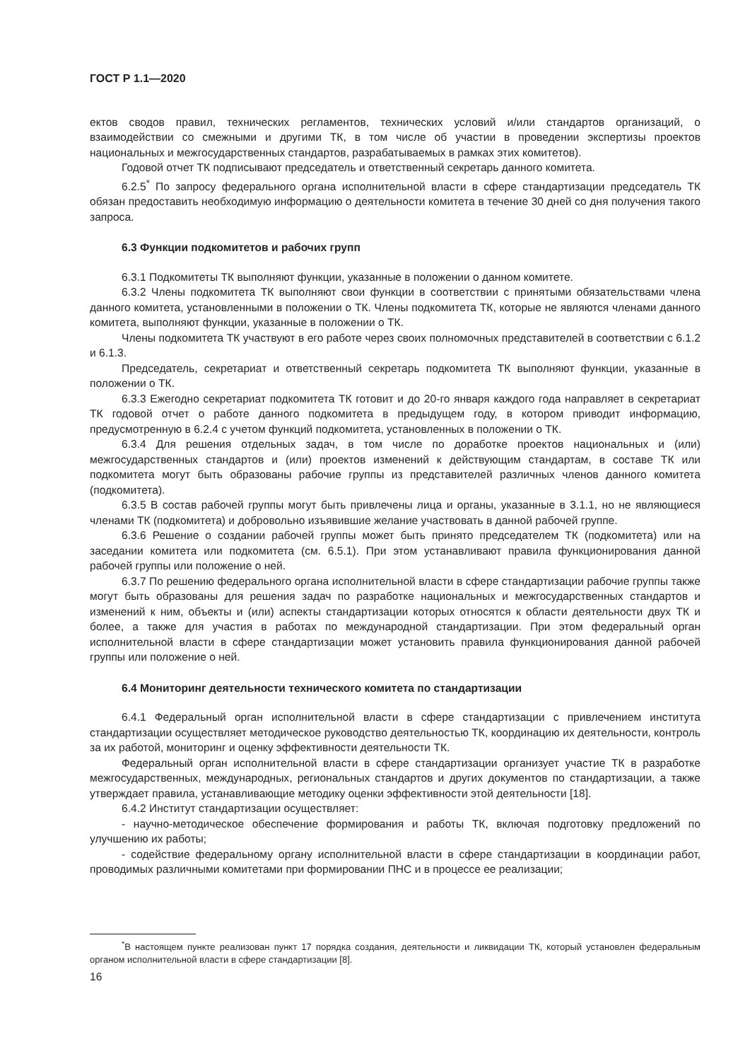ГОСТ Р 1.1—2020
ектов сводов правил, технических регламентов, технических условий и/или стандартов организаций, о взаимодействии со смежными и другими ТК, в том числе об участии в проведении экспертизы проектов национальных и межгосударственных стандартов, разрабатываемых в рамках этих комитетов).
Годовой отчет ТК подписывают председатель и ответственный секретарь данного комитета.
6.2.5<sup>*</sup> По запросу федерального органа исполнительной власти в сфере стандартизации председатель ТК обязан предоставить необходимую информацию о деятельности комитета в течение 30 дней со дня получения такого запроса.
6.3 Функции подкомитетов и рабочих групп
6.3.1 Подкомитеты ТК выполняют функции, указанные в положении о данном комитете.
6.3.2 Члены подкомитета ТК выполняют свои функции в соответствии с принятыми обязательствами члена данного комитета, установленными в положении о ТК. Члены подкомитета ТК, которые не являются членами данного комитета, выполняют функции, указанные в положении о ТК.
Члены подкомитета ТК участвуют в его работе через своих полномочных представителей в соответствии с 6.1.2 и 6.1.3.
Председатель, секретариат и ответственный секретарь подкомитета ТК выполняют функции, указанные в положении о ТК.
6.3.3 Ежегодно секретариат подкомитета ТК готовит и до 20-го января каждого года направляет в секретариат ТК годовой отчет о работе данного подкомитета в предыдущем году, в котором приводит информацию, предусмотренную в 6.2.4 с учетом функций подкомитета, установленных в положении о ТК.
6.3.4 Для решения отдельных задач, в том числе по доработке проектов национальных и (или) межгосударственных стандартов и (или) проектов изменений к действующим стандартам, в составе ТК или подкомитета могут быть образованы рабочие группы из представителей различных членов данного комитета (подкомитета).
6.3.5 В состав рабочей группы могут быть привлечены лица и органы, указанные в 3.1.1, но не являющиеся членами ТК (подкомитета) и добровольно изъявившие желание участвовать в данной рабочей группе.
6.3.6 Решение о создании рабочей группы может быть принято председателем ТК (подкомитета) или на заседании комитета или подкомитета (см. 6.5.1). При этом устанавливают правила функционирования данной рабочей группы или положение о ней.
6.3.7 По решению федерального органа исполнительной власти в сфере стандартизации рабочие группы также могут быть образованы для решения задач по разработке национальных и межгосударственных стандартов и изменений к ним, объекты и (или) аспекты стандартизации которых относятся к области деятельности двух ТК и более, а также для участия в работах по международной стандартизации. При этом федеральный орган исполнительной власти в сфере стандартизации может установить правила функционирования данной рабочей группы или положение о ней.
6.4 Мониторинг деятельности технического комитета по стандартизации
6.4.1 Федеральный орган исполнительной власти в сфере стандартизации с привлечением института стандартизации осуществляет методическое руководство деятельностью ТК, координацию их деятельности, контроль за их работой, мониторинг и оценку эффективности деятельности ТК.
Федеральный орган исполнительной власти в сфере стандартизации организует участие ТК в разработке межгосударственных, международных, региональных стандартов и других документов по стандартизации, а также утверждает правила, устанавливающие методику оценки эффективности этой деятельности [18].
6.4.2 Институт стандартизации осуществляет:
- научно-методическое обеспечение формирования и работы ТК, включая подготовку предложений по улучшению их работы;
- содействие федеральному органу исполнительной власти в сфере стандартизации в координации работ, проводимых различными комитетами при формировании ПНС и в процессе ее реализации;
<sup>*</sup> В настоящем пункте реализован пункт 17 порядка создания, деятельности и ликвидации ТК, который установлен федеральным органом исполнительной власти в сфере стандартизации [8].
16